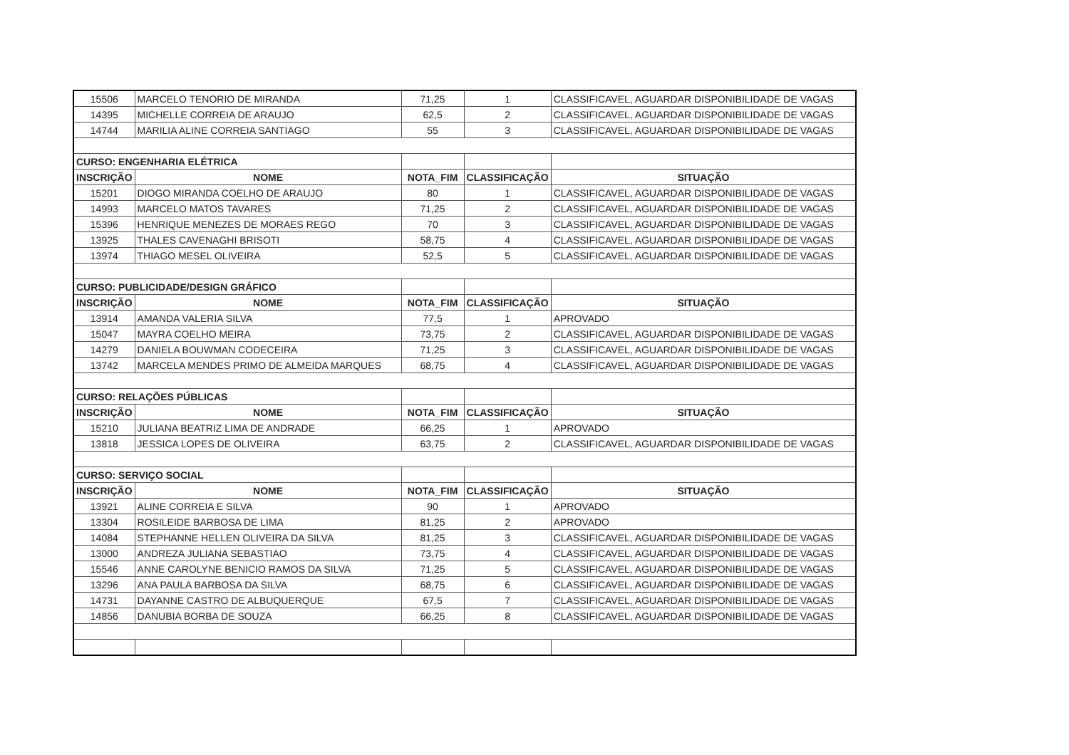| 15506 | MARCELO TENORIO DE MIRANDA | 71,25 | 1 | CLASSIFICAVEL, AGUARDAR DISPONIBILIDADE DE VAGAS |
| 14395 | MICHELLE CORREIA DE ARAUJO | 62,5 | 2 | CLASSIFICAVEL, AGUARDAR DISPONIBILIDADE DE VAGAS |
| 14744 | MARILIA ALINE CORREIA SANTIAGO | 55 | 3 | CLASSIFICAVEL, AGUARDAR DISPONIBILIDADE DE VAGAS |
| CURSO: ENGENHARIA ELÉTRICA | | | | |
| INSCRIÇÃO | NOME | NOTA_FIM | CLASSIFICAÇÃO | SITUAÇÃO |
| 15201 | DIOGO MIRANDA COELHO DE ARAUJO | 80 | 1 | CLASSIFICAVEL, AGUARDAR DISPONIBILIDADE DE VAGAS |
| 14993 | MARCELO MATOS TAVARES | 71,25 | 2 | CLASSIFICAVEL, AGUARDAR DISPONIBILIDADE DE VAGAS |
| 15396 | HENRIQUE MENEZES DE MORAES REGO | 70 | 3 | CLASSIFICAVEL, AGUARDAR DISPONIBILIDADE DE VAGAS |
| 13925 | THALES CAVENAGHI BRISOTI | 58,75 | 4 | CLASSIFICAVEL, AGUARDAR DISPONIBILIDADE DE VAGAS |
| 13974 | THIAGO MESEL OLIVEIRA | 52,5 | 5 | CLASSIFICAVEL, AGUARDAR DISPONIBILIDADE DE VAGAS |
| CURSO: PUBLICIDADE/DESIGN GRÁFICO | | | | |
| INSCRIÇÃO | NOME | NOTA_FIM | CLASSIFICAÇÃO | SITUAÇÃO |
| 13914 | AMANDA VALERIA SILVA | 77,5 | 1 | APROVADO |
| 15047 | MAYRA COELHO MEIRA | 73,75 | 2 | CLASSIFICAVEL, AGUARDAR DISPONIBILIDADE DE VAGAS |
| 14279 | DANIELA BOUWMAN CODECEIRA | 71,25 | 3 | CLASSIFICAVEL, AGUARDAR DISPONIBILIDADE DE VAGAS |
| 13742 | MARCELA MENDES PRIMO DE ALMEIDA MARQUES | 68,75 | 4 | CLASSIFICAVEL, AGUARDAR DISPONIBILIDADE DE VAGAS |
| CURSO: RELAÇÕES PÚBLICAS | | | | |
| INSCRIÇÃO | NOME | NOTA_FIM | CLASSIFICAÇÃO | SITUAÇÃO |
| 15210 | JULIANA BEATRIZ LIMA DE ANDRADE | 66,25 | 1 | APROVADO |
| 13818 | JESSICA LOPES DE OLIVEIRA | 63,75 | 2 | CLASSIFICAVEL, AGUARDAR DISPONIBILIDADE DE VAGAS |
| CURSO: SERVIÇO SOCIAL | | | | |
| INSCRIÇÃO | NOME | NOTA_FIM | CLASSIFICAÇÃO | SITUAÇÃO |
| 13921 | ALINE CORREIA E SILVA | 90 | 1 | APROVADO |
| 13304 | ROSILEIDE BARBOSA DE LIMA | 81,25 | 2 | APROVADO |
| 14084 | STEPHANNE HELLEN OLIVEIRA DA SILVA | 81,25 | 3 | CLASSIFICAVEL, AGUARDAR DISPONIBILIDADE DE VAGAS |
| 13000 | ANDREZA JULIANA SEBASTIAO | 73,75 | 4 | CLASSIFICAVEL, AGUARDAR DISPONIBILIDADE DE VAGAS |
| 15546 | ANNE CAROLYNE BENICIO RAMOS DA SILVA | 71,25 | 5 | CLASSIFICAVEL, AGUARDAR DISPONIBILIDADE DE VAGAS |
| 13296 | ANA PAULA BARBOSA DA SILVA | 68,75 | 6 | CLASSIFICAVEL, AGUARDAR DISPONIBILIDADE DE VAGAS |
| 14731 | DAYANNE CASTRO DE ALBUQUERQUE | 67,5 | 7 | CLASSIFICAVEL, AGUARDAR DISPONIBILIDADE DE VAGAS |
| 14856 | DANUBIA BORBA DE SOUZA | 66,25 | 8 | CLASSIFICAVEL, AGUARDAR DISPONIBILIDADE DE VAGAS |